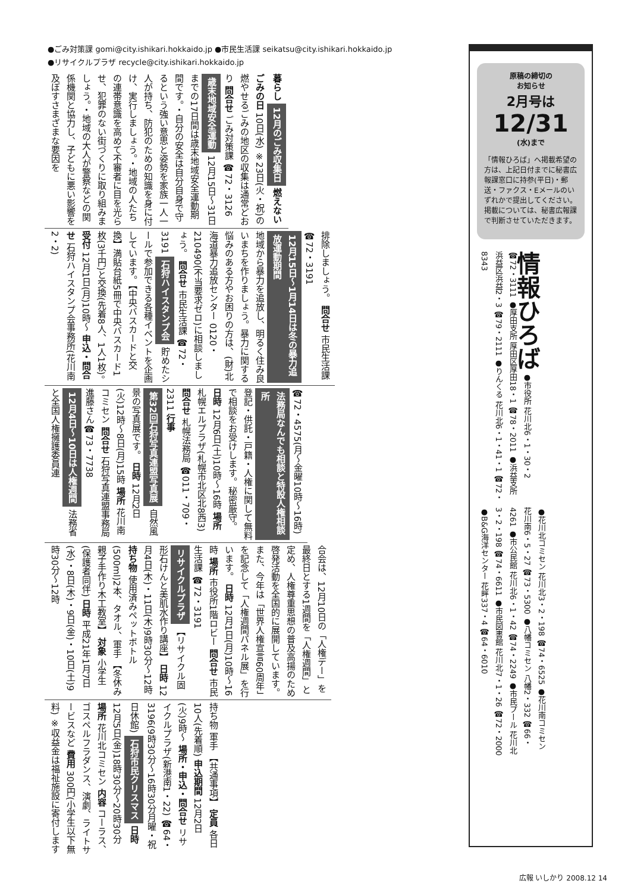●ごみ対策課 gomi@city.ishikari.hokkaido.jp ●市民生活課 seikatsu@city.ishikari.hokkaido.jp
●リサイクルプラザ recycle@city.ishikari.hokkaido.jp
暮らし 12月のごみ収集日 燃えないごみの日 10日(水) ※23日(火・祝)の燃やせるごみの地区の収集は通常どおり 問合せ ごみ対策課 ☎72・3126 歳末地域安全運動 12月15日〜31日までの17日間は歳末地域安全運動期間です。・自分の安全は自分自身で守るという強い意思と姿勢を家族一人一人が持ち、防犯のための知識を身に付け、実行しましょう。・地域の人たちの連帯意識を高めて不審者に目を光らせ、犯罪のない街づくりに取り組みましょう。・地域の大人が警察などの関係機関と協力し、子どもに悪い影響を及ぼすさまざまな要因を
排除しましょう。 問合せ 市民生活課 ☎72・3191 12月15日〜1月14日は冬の暴力追放運動期間 地域から暴力を追放し、明るく住み良いまちを作りましょう。暴力に関する悩みのある方やお困りの方は、(財)北海道暴力追放センター 0120・210490(不当要求ゼロ)に相談しましょう。 問合せ 市民生活課 ☎72・3191 石狩ハイスタンプ会 貯めたシールで参加できる各種イベントを企画しています。【中央バスカードと交換】満貼台紙5冊で中央バスカード1枚(3千円)と交換(先着8人、1人1枚)。 受付 12月1日(月)10時〜 申込・問合せ 石狩ハイスタンプ会事務所(花川南2・2)
☎72・4575(月〜金曜10時〜16時) 法務局なんでも相談と特設人権相談所 登記・供託・戸籍・人権に関して無料で相談をお受けします。秘密厳守。 日時 12月6日(土)10時〜16時 場所 札幌エルプラザ(札幌市北区北8西3) 問合せ 札幌法務局 ☎011・709・2311 行事 第32回石狩写真連盟写真展 自然風景の写真展です。 日時 12月2日(火)12時〜8日(月)15時 場所 花川南コミセン 問合せ 石狩写真連盟事務局 進藤さん☎73・7738 12月4日〜10日は人権週間 法務省と全国人権擁護委員連
合会は、12月10日の「人権デー」を最終日とする1週間を「人権週間」と定め、人権尊重思想の普及高揚のため啓発活動を全国的に展開しています。また、今年は「世界人権宣言60周年」を記念して「人権週間パネル展」を行います。 日時 12月1日(月)10時〜16時 場所 市役所1階ロビー 問合せ 市民生活課 ☎72・3191 リサイクルプラザ 【リサイクル固形石けんと美肌水作り講座】 日時 12月4日(木)・11日(木)9時30分〜12時 持ち物 使用済みペットボトル(500ml)2本、タオル、軍手 【冬休み親子手作り木工教室】 対象 小学生(保護者同伴) 日時 平成21年1月7日(水)・8日(木)・9日(金)・10日(土)9時30分〜12時
持ち物 軍手 【共通事項】 定員 各日10人(先着順) 申込期間 12月2日(火)9時〜 場所・申込・問合せ リサイクルプラザ(新港南1・22) ☎64・3196(9時30分〜16時30分月曜・祝日休館) 石狩市民クリスマス 日時 12月5日(金)18時30分〜20時30分 場所 花川北コミセン 内容 コーラス、ゴスペルフラダンス、演劇、ライトサービスなど 費用 300円(小学生以下無料) ※収益金は福祉施設に寄付します
原稿の締切の
お知らせ
2月号は
12/31
(水)まで
「情報ひろば」へ掲載希望の方は、上記日付までに秘書広報課窓口に持参(平日)・郵送・ファクス・Eメールのいずれかで提出してください。掲載については、秘書広報課で判断させていただきます。
情報ひろば ●市役所 花川北6・1・30・2 ☎72・3111 ●厚田支所 厚田区厚田18・1 ☎78・2011 ●浜益支所 浜益区浜益2・3 ☎79・2111 ●りんくる 花川北6・1・41・1 ☎72・8343
●花川北コミセン 花川北3・2・198 ☎74・6525 ●花川南コミセン 花川南6・5・27 ☎73・5300 ●八幡コミセン 八幡2・332 ☎66・4261 ●市公民館 花川北6・1・42 ☎74・2249 ●市民プール 花川北3・2・198 ☎74・6611 ●市民図書館 花川北7・1・26 ☎72・2000 ●B&G海洋センター 花畔337・4 ☎64・6010
広報 いしかり 2008.12 14